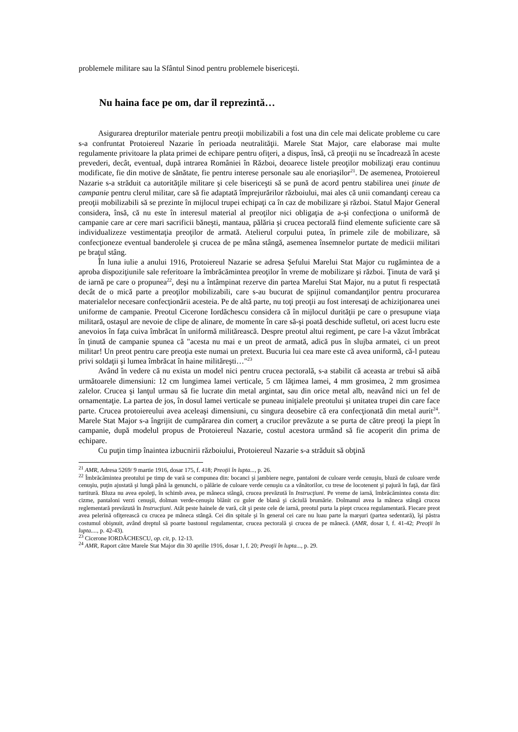problemele militare sau la Sfântul Sinod pentru problemele bisericeşti.
Nu haina face pe om, dar îl reprezintă…
Asigurarea drepturilor materiale pentru preoţii mobilizabili a fost una din cele mai delicate probleme cu care s-a confruntat Protoiereul Nazarie în perioada neutralităţii. Marele Stat Major, care elaborase mai multe regulamente privitoare la plata primei de echipare pentru ofiţeri, a dispus, însă, că preoţii nu se încadrează în aceste prevederi, decât, eventual, după intrarea României în Război, deoarece listele preoţilor mobilizaţi erau continuu modificate, fie din motive de sănătate, fie pentru interese personale sau ale enoriaşilor<sup>21</sup>. De asemenea, Protoiereul Nazarie s-a străduit ca autorităţile militare şi cele bisericeşti să se pună de acord pentru stabilirea unei ţinute de campanie pentru clerul militar, care să fie adaptată împrejurărilor războiului, mai ales că unii comandanţi cereau ca preoţii mobilizabili să se prezinte în mijlocul trupei echipaţi ca în caz de mobilizare şi război. Statul Major General considera, însă, că nu este în interesul material al preoţilor nici obligaţia de a-şi confecţiona o uniformă de campanie care ar cere mari sacrificii băneşti, mantaua, pălăria şi crucea pectorală fiind elemente suficiente care să individualizeze vestimentaţia preoţilor de armată. Atelierul corpului putea, în primele zile de mobilizare, să confecţioneze eventual banderolele şi crucea de pe mâna stângă, asemenea însemnelor purtate de medicii militari pe braţul stâng.
În luna iulie a anului 1916, Protoiereul Nazarie se adresa Şefului Marelui Stat Major cu rugămintea de a aproba dispoziţiunile sale referitoare la îmbrăcămintea preoţilor în vreme de mobilizare şi război. Ţinuta de vară şi de iarnă pe care o propunea<sup>22</sup>, deşi nu a întâmpinat rezerve din partea Marelui Stat Major, nu a putut fi respectată decât de o mică parte a preoţilor mobilizabili, care s-au bucurat de spijinul comandanţilor pentru procurarea materialelor necesare confecţionării acesteia. Pe de altă parte, nu toţi preoţii au fost interesaţi de achiziţionarea unei uniforme de campanie. Preotul Cicerone Iordăchescu considera că în mijlocul durităţii pe care o presupune viaţa militară, ostaşul are nevoie de clipe de alinare, de momente în care să-şi poată deschide sufletul, ori acest lucru este anevoios în faţa cuiva îmbrăcat în uniformă militărească. Despre preotul altui regiment, pe care l-a văzut îmbrăcat în ţinută de campanie spunea că "acesta nu mai e un preot de armată, adică pus în slujba armatei, ci un preot militar! Un preot pentru care preoţia este numai un pretext. Bucuria lui cea mare este că avea uniformă, că-l puteau privi soldaţii şi lumea îmbrăcat în haine milităreşti…"<sup>23</sup>
Având în vedere că nu exista un model nici pentru crucea pectorală, s-a stabilit că aceasta ar trebui să aibă următoarele dimensiuni: 12 cm lungimea lamei verticale, 5 cm lăţimea lamei, 4 mm grosimea, 2 mm grosimea zalelor. Crucea şi lanţul urmau să fie lucrate din metal argintat, sau din orice metal alb, neavând nici un fel de ornamentaţie. La partea de jos, în dosul lamei verticale se puneau iniţialele preotului şi unitatea trupei din care face parte. Crucea protoiereului avea aceleaşi dimensiuni, cu singura deosebire că era confecţionată din metal aurit<sup>24</sup>. Marele Stat Major s-a îngrijit de cumpărarea din comerţ a crucilor prevăzute a se purta de către preoţi la piept în campanie, după modelul propus de Protoiereul Nazarie, costul acestora urmând să fie acoperit din prima de echipare.
Cu puţin timp înaintea izbucnirii războiului, Protoiereul Nazarie s-a străduit să obţină
<sup>21</sup> AMR, Adresa 5269/ 9 martie 1916, dosar 175, f. 418; Preoţii în lupta..., p. 26.
<sup>22</sup> Îmbrăcămintea preotului pe timp de vară se compunea din: bocanci şi jambiere negre, pantaloni de culoare verde cenuşiu, bluză de culoare verde cenuşiu, puţin ajustată şi lungă până la genunchi, o pălărie de culoare verde cenuşiu ca a vânătorilor, cu trese de locotenent şi pajură în faţă, dar fără turtitură. Bluza nu avea epoleţi, în schimb avea, pe mâneca stângă, crucea prevăzută în Instrucţiuni. Pe vreme de iarnă, îmbrăcămintea consta din: cizme, pantaloni verzi cenuşii, dolman verde-cenuşiu blănit cu guler de blană şi căciulă brumărie. Dolmanul avea la mâneca stângă crucea reglementară prevăzută în Instrucţiuni. Atât peste hainele de vară, cât şi peste cele de iarnă, preotul purta la piept crucea regulamentară. Fiecare preot avea pelerină ofiţerească cu crucea pe mâneca stângă. Cei din spitale şi în general cei care nu luau parte la marşuri (partea sedentară), îşi păstra costumul obişnuit, având dreptul să poarte bastonul regulamentar, crucea pectorală şi crucea de pe mânecă. (AMR, dosar I, f. 41-42; Preoţii în lupta...., p. 42-43).
<sup>23</sup> Cicerone IORDĂCHESCU, op. cit, p. 12-13.
<sup>24</sup> AMR, Raport către Marele Stat Major din 30 aprilie 1916, dosar 1, f. 20; Preoţii în lupta..., p. 29.